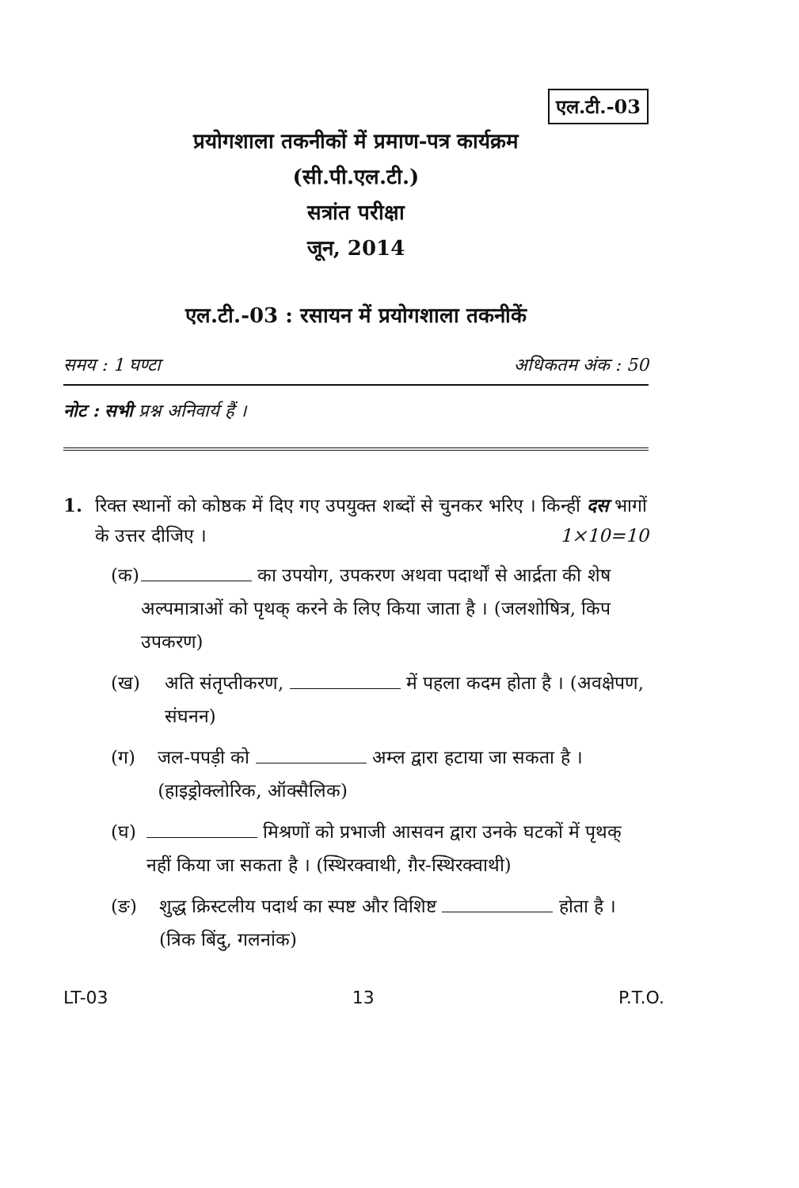एल.टी.-03
प्रयोगशाला तकनीकों में प्रमाण-पत्र कार्यक्रम
(सी.पी.एल.टी.)
सत्रांत परीक्षा
जून, 2014
एल.टी.-03 : रसायन में प्रयोगशाला तकनीकें
समय : 1 घण्टा अधिकतम अंक : 50
नोट : सभी प्रश्न अनिवार्य हैं ।
1. रिक्त स्थानों को कोष्ठक में दिए गए उपयुक्त शब्दों से चुनकर भरिए । किन्हीं दस भागों के उत्तर दीजिए । 1×10=10
(क) का उपयोग, उपकरण अथवा पदार्थों से आर्द्रता की शेष अल्पमात्राओं को पृथक् करने के लिए किया जाता है । (जलशोषित्र, किप उपकरण)
(ख) अति संतृप्तीकरण, में पहला कदम होता है । (अवक्षेपण, संघनन)
(ग) जल-पपड़ी को अम्ल द्वारा हटाया जा सकता है । (हाइड्रोक्लोरिक, ऑक्सैलिक)
(घ) मिश्रणों को प्रभाजी आसवन द्वारा उनके घटकों में पृथक् नहीं किया जा सकता है । (स्थिरक्वाथी, ग़ैर-स्थिरक्वाथी)
(ङ) शुद्ध क्रिस्टलीय पदार्थ का स्पष्ट और विशिष्ट होता है । (त्रिक बिंदु, गलनांक)
LT-03 13 P.T.O.